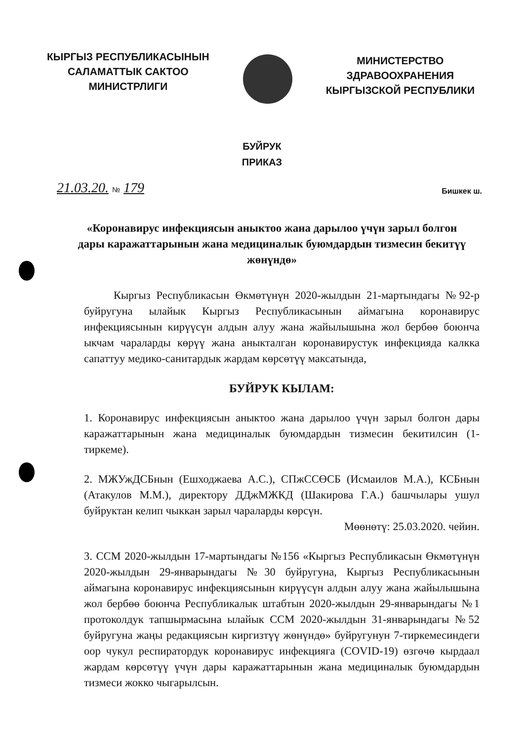КЫРГЫЗ РЕСПУБЛИКАСЫНЫН
САЛАМАТТЫК САКТОО
МИНИСТРЛИГИ
МИНИСТЕРСТВО
ЗДРАВООХРАНЕНИЯ
КЫРГЫЗСКОЙ РЕСПУБЛИКИ
БУЙРУК
ПРИКАЗ
21.03.20. № 179
Бишкек ш.
«Коронавирус инфекциясын аныктоо жана дарылоо үчүн зарыл болгон дары каражаттарынын жана медициналык буюмдардын тизмесин бекитүү жөнүндө»
Кыргыз Республикасын Өкмөтүнүн 2020-жылдын 21-мартындагы №92-р буйругуна ылайык Кыргыз Республикасынын аймагына коронавирус инфекциясынын кирүүсүн алдын алуу жана жайылышына жол бербөө боюнча ыкчам чараларды көрүү жана аныкталган коронавирустук инфекцияда калкка сапаттуу медико-санитардык жардам көрсөтүү максатында,
БУЙРУК КЫЛАМ:
1. Коронавирус инфекциясын аныктоо жана дарылоо үчүн зарыл болгон дары каражаттарынын жана медициналык буюмдардын тизмесин бекитилсин (1-тиркеме).
2. МЖУжДСБнын (Ешходжаева А.С.), СПжССӨСБ (Исмаилов М.А.), КСБнын (Атакулов М.М.), директору ДДжМЖКД (Шакирова Г.А.) башчылары ушул буйруктан келип чыккан зарыл чараларды көрсүн.
Мөөнөтү: 25.03.2020. чейин.
3. ССМ 2020-жылдын 17-мартындагы №156 «Кыргыз Республикасын Өкмөтүнүн 2020-жылдын 29-январындагы №30 буйругуна, Кыргыз Республикасынын аймагына коронавирус инфекциясынын кирүүсүн алдын алуу жана жайылышына жол бербөө боюнча Республикалык штабтын 2020-жылдын 29-январындагы №1 протоколдук тапшырмасына ылайык ССМ 2020-жылдын 31-январындагы №52 буйругуна жаңы редакциясын киргизтүү жөнүндө» буйругунун 7-тиркемесиндеги оор чукул респиратордук коронавирус инфекцияга (COVID-19) өзгөчө кырдаал жардам көрсөтүү үчүн дары каражаттарынын жана медициналык буюмдардын тизмеси жокко чыгарылсын.